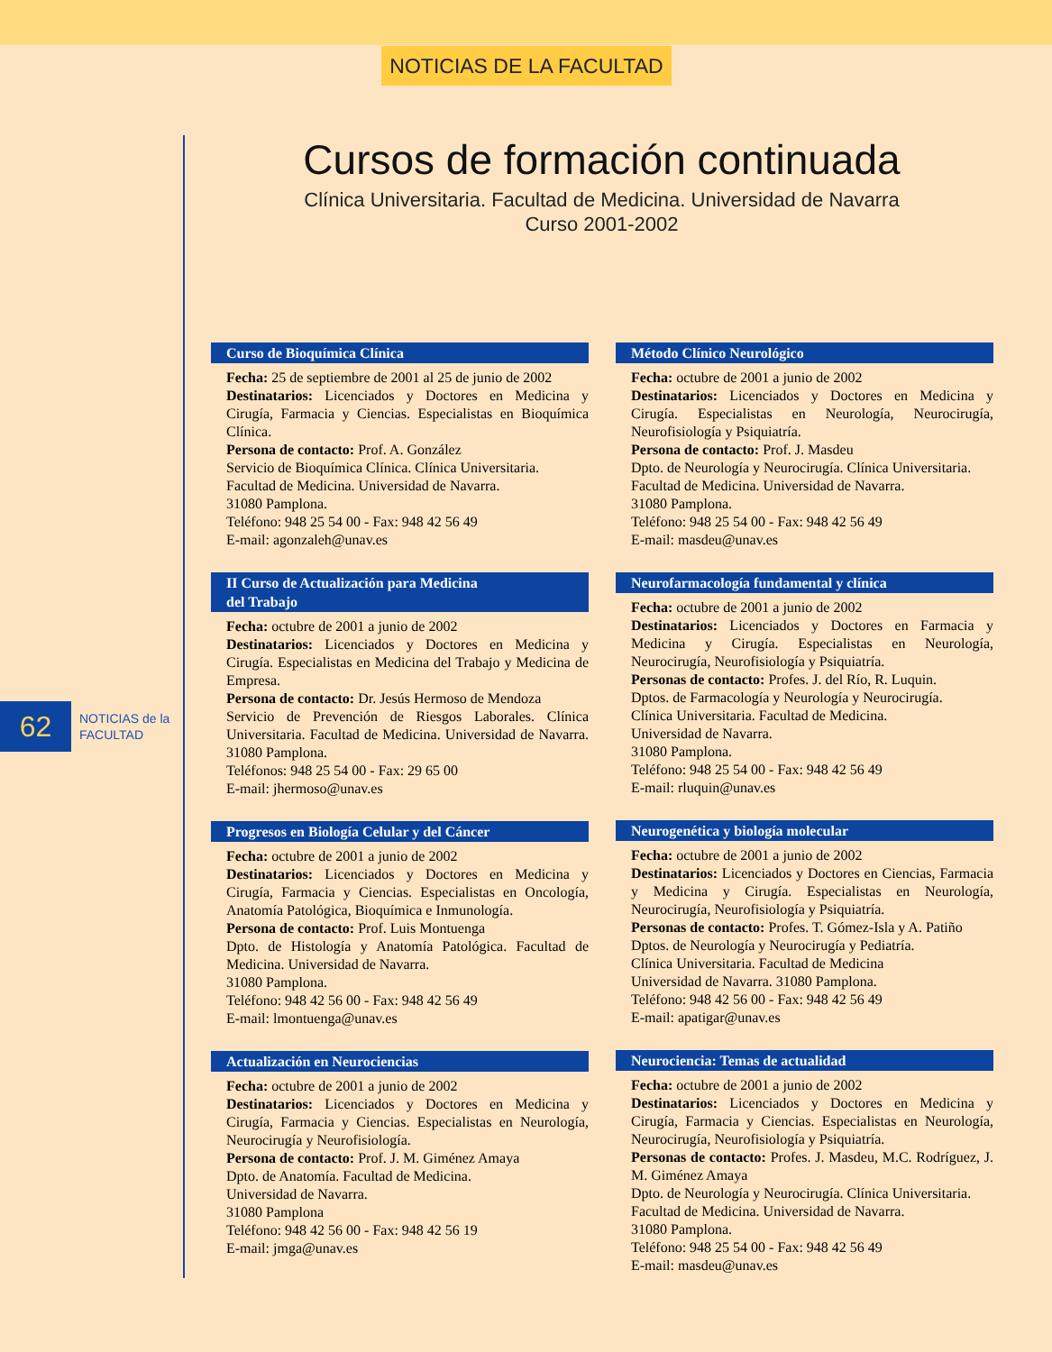NOTICIAS DE LA FACULTAD
Cursos de formación continuada
Clínica Universitaria. Facultad de Medicina. Universidad de Navarra
Curso 2001-2002
62
NOTICIAS de la
FACULTAD
Curso de Bioquímica Clínica
Fecha: 25 de septiembre de 2001 al 25 de junio de 2002
Destinatarios: Licenciados y Doctores en Medicina y Cirugía, Farmacia y Ciencias. Especialistas en Bioquímica Clínica.
Persona de contacto: Prof. A. González
Servicio de Bioquímica Clínica. Clínica Universitaria.
Facultad de Medicina. Universidad de Navarra.
31080 Pamplona.
Teléfono: 948 25 54 00 - Fax: 948 42 56 49
E-mail: agonzaleh@unav.es
II Curso de Actualización para Medicina
del Trabajo
Fecha: octubre de 2001 a junio de 2002
Destinatarios: Licenciados y Doctores en Medicina y Cirugía. Especialistas en Medicina del Trabajo y Medicina de Empresa.
Persona de contacto: Dr. Jesús Hermoso de Mendoza
Servicio de Prevención de Riesgos Laborales. Clínica Universitaria. Facultad de Medicina. Universidad de Navarra. 31080 Pamplona.
Teléfonos: 948 25 54 00 - Fax: 29 65 00
E-mail: jhermoso@unav.es
Progresos en Biología Celular y del Cáncer
Fecha: octubre de 2001 a junio de 2002
Destinatarios: Licenciados y Doctores en Medicina y Cirugía, Farmacia y Ciencias. Especialistas en Oncología, Anatomía Patológica, Bioquímica e Inmunología.
Persona de contacto: Prof. Luis Montuenga
Dpto. de Histología y Anatomía Patológica. Facultad de Medicina. Universidad de Navarra.
31080 Pamplona.
Teléfono: 948 42 56 00 - Fax: 948 42 56 49
E-mail: lmontuenga@unav.es
Actualización en Neurociencias
Fecha: octubre de 2001 a junio de 2002
Destinatarios: Licenciados y Doctores en Medicina y Cirugía, Farmacia y Ciencias. Especialistas en Neurología, Neurocirugía y Neurofisiología.
Persona de contacto: Prof. J. M. Giménez Amaya
Dpto. de Anatomía. Facultad de Medicina.
Universidad de Navarra.
31080 Pamplona
Teléfono: 948 42 56 00 - Fax: 948 42 56 19
E-mail: jmga@unav.es
Método Clínico Neurológico
Fecha: octubre de 2001 a junio de 2002
Destinatarios: Licenciados y Doctores en Medicina y Cirugía. Especialistas en Neurología, Neurocirugía, Neurofisiología y Psiquiatría.
Persona de contacto: Prof. J. Masdeu
Dpto. de Neurología y Neurocirugía. Clínica Universitaria.
Facultad de Medicina. Universidad de Navarra.
31080 Pamplona.
Teléfono: 948 25 54 00 - Fax: 948 42 56 49
E-mail: masdeu@unav.es
Neurofarmacología fundamental y clínica
Fecha: octubre de 2001 a junio de 2002
Destinatarios: Licenciados y Doctores en Farmacia y Medicina y Cirugía. Especialistas en Neurología, Neurocirugía, Neurofisiología y Psiquiatría.
Personas de contacto: Profes. J. del Río, R. Luquin.
Dptos. de Farmacología y Neurología y Neurocirugía.
Clínica Universitaria. Facultad de Medicina.
Universidad de Navarra.
31080 Pamplona.
Teléfono: 948 25 54 00 - Fax: 948 42 56 49
E-mail: rluquin@unav.es
Neurogenética y biología molecular
Fecha: octubre de 2001 a junio de 2002
Destinatarios: Licenciados y Doctores en Ciencias, Farmacia y Medicina y Cirugía. Especialistas en Neurología, Neurocirugía, Neurofisiología y Psiquiatría.
Personas de contacto: Profes. T. Gómez-Isla y A. Patiño
Dptos. de Neurología y Neurocirugía y Pediatría.
Clínica Universitaria. Facultad de Medicina
Universidad de Navarra. 31080 Pamplona.
Teléfono: 948 42 56 00 - Fax: 948 42 56 49
E-mail: apatigar@unav.es
Neurociencia: Temas de actualidad
Fecha: octubre de 2001 a junio de 2002
Destinatarios: Licenciados y Doctores en Medicina y Cirugía, Farmacia y Ciencias. Especialistas en Neurología, Neurocirugía, Neurofisiología y Psiquiatría.
Personas de contacto: Profes. J. Masdeu, M.C. Rodríguez, J. M. Giménez Amaya
Dpto. de Neurología y Neurocirugía. Clínica Universitaria.
Facultad de Medicina. Universidad de Navarra.
31080 Pamplona.
Teléfono: 948 25 54 00 - Fax: 948 42 56 49
E-mail: masdeu@unav.es